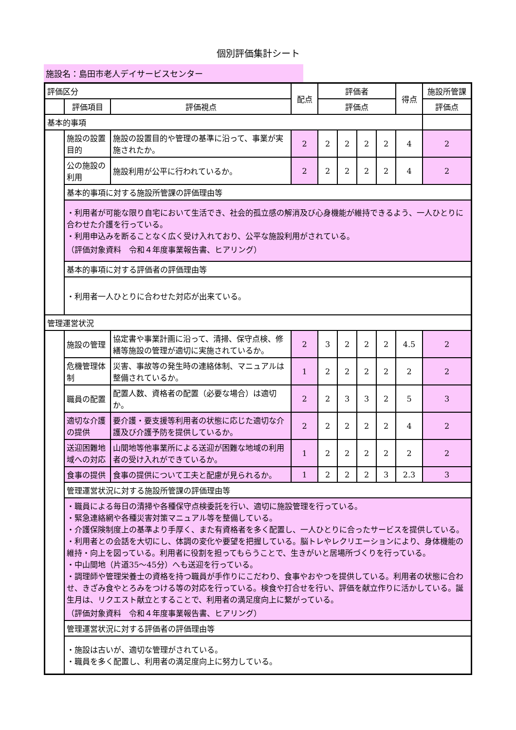個別評価集計シート
施設名：島田市老人デイサービスセンター
| 評価区分 | | | 配点 | 評価者 | | | | 得点 | 施設所管課 |
| | 評価項目 | 評価視点 | | 評価点 | | | | | 評価点 |
| 基本的事項 | | | | | | | | | |
| | 施設の設置目的 | 施設の設置目的や管理の基準に沿って、事業が実施されたか。 | 2 | 2 | 2 | 2 | 2 | 4 | 2 |
| | 公の施設の利用 | 施設利用が公平に行われているか。 | 2 | 2 | 2 | 2 | 2 | 4 | 2 |
| | 基本的事項に対する施設所管課の評価理由等 | | | | | | | | |
| | ・利用者が可能な限り自宅において生活でき、社会的孤立感の解消及び心身機能が維持できるよう、一人ひとりに合わせた介護を行っている。 ・利用申込みを断ることなく広く受け入れており、公平な施設利用がされている。 （評価対象資料 令和４年度事業報告書、ヒアリング） | | | | | | | | |
| | 基本的事項に対する評価者の評価理由等 | | | | | | | | |
| | ・利用者一人ひとりに合わせた対応が出来ている。 | | | | | | | | |
| 管理運営状況 | | | | | | | | | |
| | 施設の管理 | 協定書や事業計画に沿って、清掃、保守点検、修繕等施設の管理が適切に実施されているか。 | 2 | 3 | 2 | 2 | 2 | 4.5 | 2 |
| | 危機管理体制 | 災害、事故等の発生時の連絡体制、マニュアルは整備されているか。 | 1 | 2 | 2 | 2 | 2 | 2 | 2 |
| | 職員の配置 | 配置人数、資格者の配置（必要な場合）は適切か。 | 2 | 2 | 3 | 3 | 2 | 5 | 3 |
| | 適切な介護の提供 | 要介護・要支援等利用者の状態に応じた適切な介護及び介護予防を提供しているか。 | 2 | 2 | 2 | 2 | 2 | 4 | 2 |
| | 送迎困難地域への対応 | 山間地等他事業所による送迎が困難な地域の利用者の受け入れができているか。 | 1 | 2 | 2 | 2 | 2 | 2 | 2 |
| | 食事の提供 | 食事の提供について工夫と配慮が見られるか。 | 1 | 2 | 2 | 2 | 3 | 2.3 | 3 |
| | 管理運営状況に対する施設所管課の評価理由等 | | | | | | | | |
| | ・職員による毎日の清掃や各種保守点検委託を行い、適切に施設管理を行っている。 ・緊急連絡網や各種災害対策マニュアル等を整備している。 ・介護保険制度上の基準より手厚く、また有資格者を多く配置し、一人ひとりに合ったサービスを提供している。 ・利用者との会話を大切にし、体調の変化や要望を把握している。脳トレやレクリエーションにより、身体機能の維持・向上を図っている。利用者に役割を担ってもらうことで、生きがいと居場所づくりを行っている。 ・中山間地（片道35～45分）へも送迎を行っている。 ・調理師や管理栄養士の資格を持つ職員が手作りにこだわり、食事やおやつを提供している。利用者の状態に合わせ、きざみ食やとろみをつける等の対応を行っている。検食や打合せを行い、評価を献立作りに活かしている。誕生月は、リクエスト献立とすることで、利用者の満足度向上に繋がっている。 （評価対象資料 令和４年度事業報告書、ヒアリング） | | | | | | | | |
| | 管理運営状況に対する評価者の評価理由等 | | | | | | | | |
| | ・施設は古いが、適切な管理がされている。 ・職員を多く配置し、利用者の満足度向上に努力している。 | | | | | | | | |